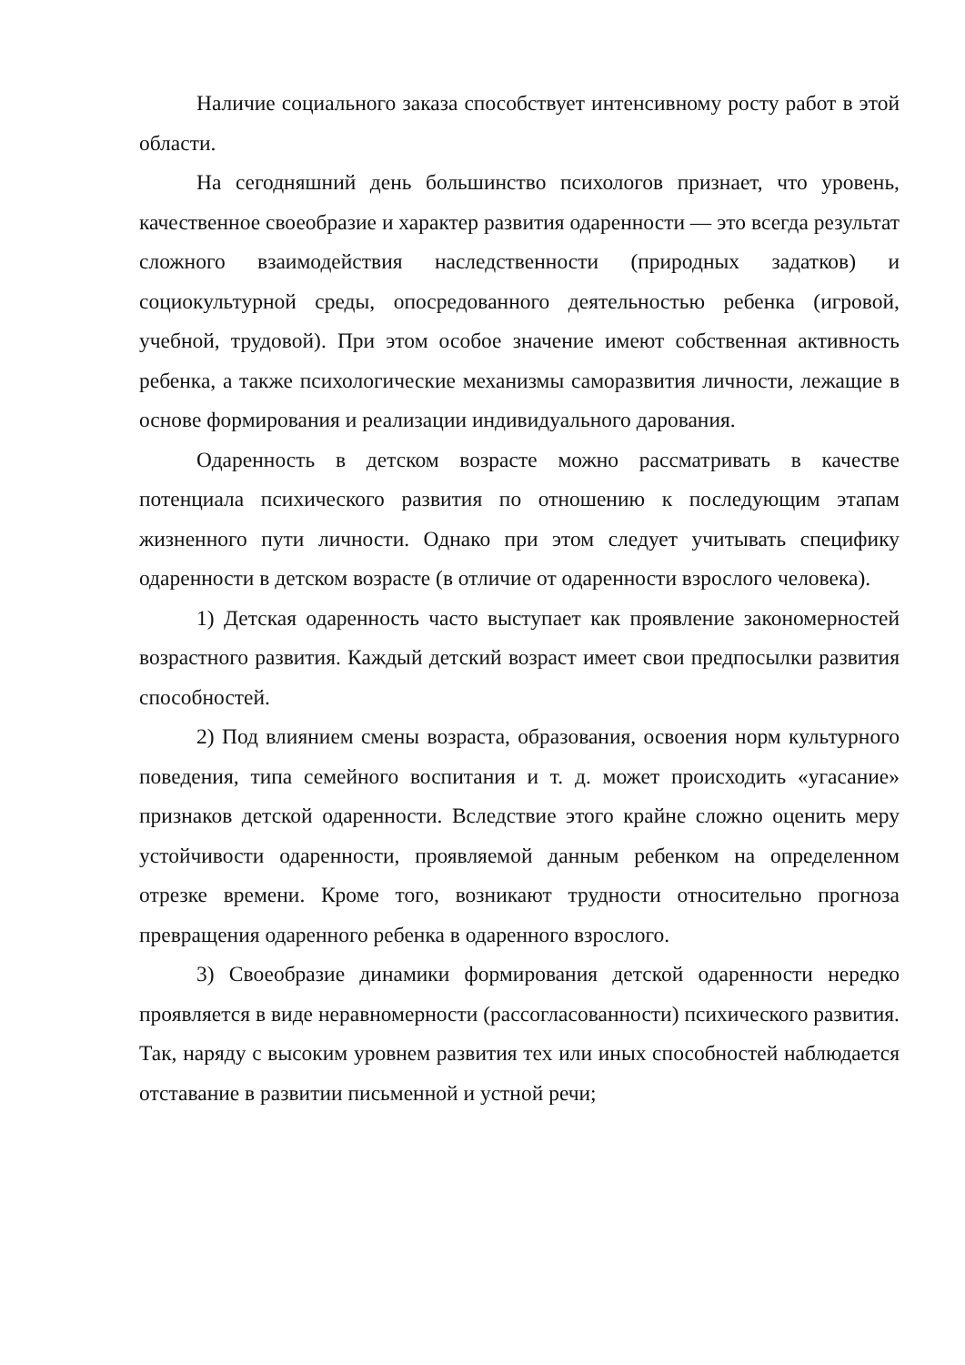Наличие социального заказа способствует интенсивному росту работ в этой области.
На сегодняшний день большинство психологов признает, что уровень, качественное своеобразие и характер развития одаренности — это всегда результат сложного взаимодействия наследственности (природных задатков) и социокультурной среды, опосредованного деятельностью ребенка (игровой, учебной, трудовой). При этом особое значение имеют собственная активность ребенка, а также психологические механизмы саморазвития личности, лежащие в основе формирования и реализации индивидуального дарования.
Одаренность в детском возрасте можно рассматривать в качестве потенциала психического развития по отношению к последующим этапам жизненного пути личности. Однако при этом следует учитывать специфику одаренности в детском возрасте (в отличие от одаренности взрослого человека).
1) Детская одаренность часто выступает как проявление закономерностей возрастного развития. Каждый детский возраст имеет свои предпосылки развития способностей.
2) Под влиянием смены возраста, образования, освоения норм культурного поведения, типа семейного воспитания и т. д. может происходить «угасание» признаков детской одаренности. Вследствие этого крайне сложно оценить меру устойчивости одаренности, проявляемой данным ребенком на определенном отрезке времени. Кроме того, возникают трудности относительно прогноза превращения одаренного ребенка в одаренного взрослого.
3) Своеобразие динамики формирования детской одаренности нередко проявляется в виде неравномерности (рассогласованности) психического развития. Так, наряду с высоким уровнем развития тех или иных способностей наблюдается отставание в развитии письменной и устной речи;